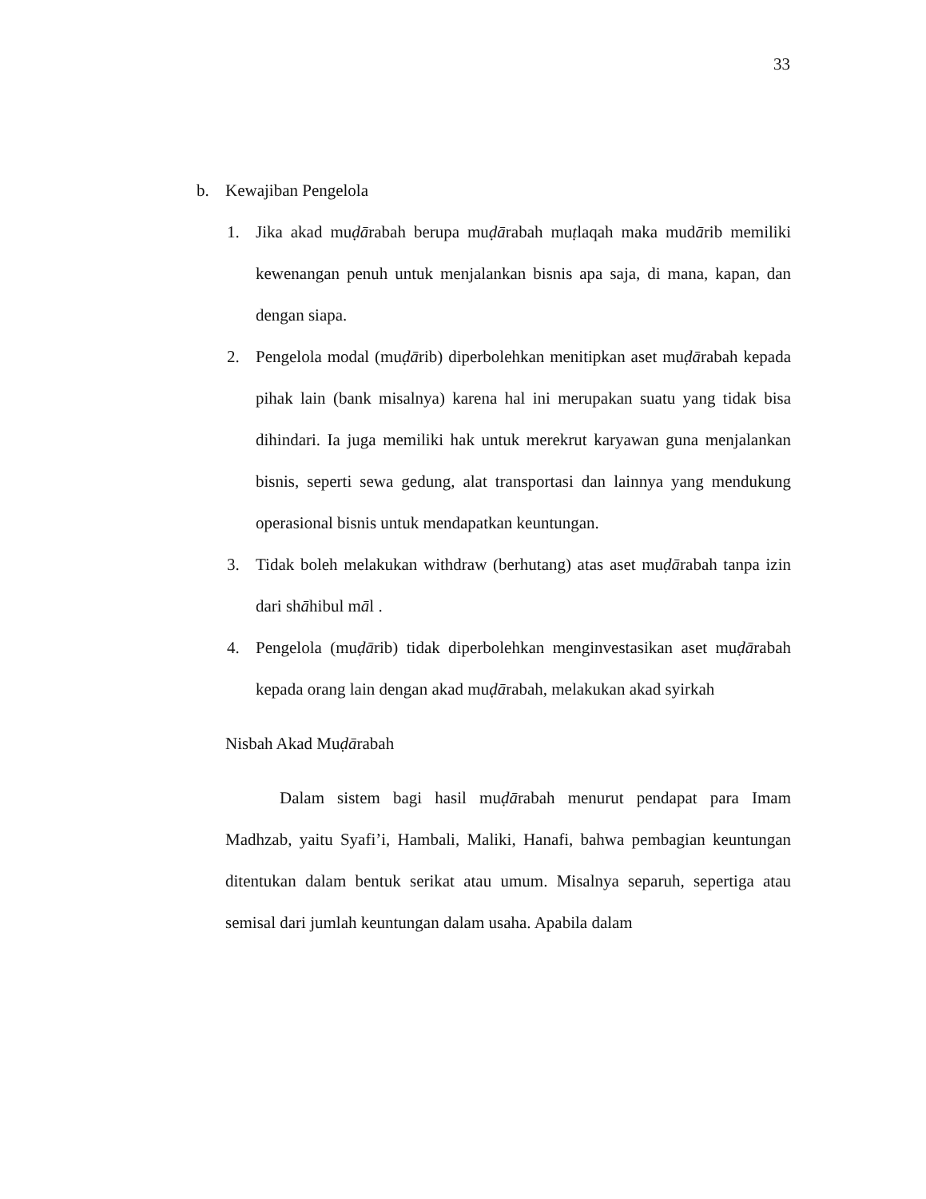33
b. Kewajiban Pengelola
1. Jika akad muḍārabah berupa muḍārabah muṭlaqah maka mudārib memiliki kewenangan penuh untuk menjalankan bisnis apa saja, di mana, kapan, dan dengan siapa.
2. Pengelola modal (muḍārib) diperbolehkan menitipkan aset muḍārabah kepada pihak lain (bank misalnya) karena hal ini merupakan suatu yang tidak bisa dihindari. Ia juga memiliki hak untuk merekrut karyawan guna menjalankan bisnis, seperti sewa gedung, alat transportasi dan lainnya yang mendukung operasional bisnis untuk mendapatkan keuntungan.
3. Tidak boleh melakukan withdraw (berhutang) atas aset muḍārabah tanpa izin dari shāhibul māl .
4. Pengelola (muḍārib) tidak diperbolehkan menginvestasikan aset muḍārabah kepada orang lain dengan akad muḍārabah, melakukan akad syirkah
Nisbah Akad Muḍārabah
Dalam sistem bagi hasil muḍārabah menurut pendapat para Imam Madhzab, yaitu Syafi’i, Hambali, Maliki, Hanafi, bahwa pembagian keuntungan ditentukan dalam bentuk serikat atau umum. Misalnya separuh, sepertiga atau semisal dari jumlah keuntungan dalam usaha. Apabila dalam